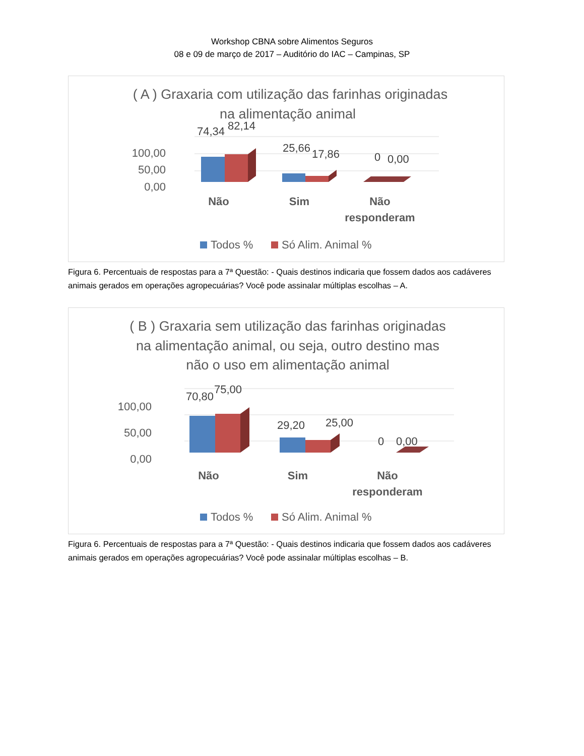Workshop CBNA sobre Alimentos Seguros
08 e 09 de março de 2017 – Auditório do IAC – Campinas, SP
( A ) Graxaria com utilização das farinhas originadas
na alimentação animal
100,00
50,00
0,00
74,34
82,14
25,66
17,86
0
0,00
Não
Sim
Não
responderam
Todos %
Só Alim. Animal %
Figura 6. Percentuais de respostas para a 7ª Questão: - Quais destinos indicaria que fossem dados aos cadáveres animais gerados em operações agropecuárias? Você pode assinalar múltiplas escolhas – A.
( B ) Graxaria sem utilização das farinhas originadas
na alimentação animal, ou seja, outro destino mas
não o uso em alimentação animal
100,00
50,00
0,00
70,80
75,00
29,20
25,00
0
0,00
Não
Sim
Não
responderam
Todos %
Só Alim. Animal %
Figura 6. Percentuais de respostas para a 7ª Questão: - Quais destinos indicaria que fossem dados aos cadáveres animais gerados em operações agropecuárias? Você pode assinalar múltiplas escolhas – B.